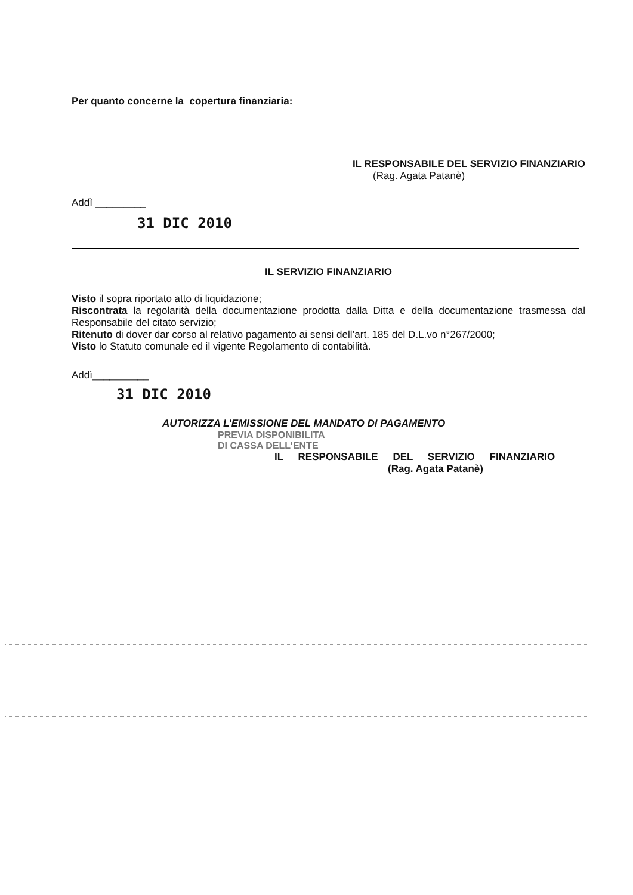Per quanto concerne la copertura finanziaria:
IL RESPONSABILE DEL SERVIZIO FINANZIARIO
(Rag. Agata Patanè)
Addì _________
31 DIC 2010
IL SERVIZIO FINANZIARIO
Visto il sopra riportato atto di liquidazione;
Riscontrata la regolarità della documentazione prodotta dalla Ditta e della documentazione trasmessa dal Responsabile del citato servizio;
Ritenuto di dover dar corso al relativo pagamento ai sensi dell’art. 185 del D.L.vo n°267/2000;
Visto lo Statuto comunale ed il vigente Regolamento di contabilità.
Addì__________
31 DIC 2010
AUTORIZZA L’EMISSIONE DEL MANDATO DI PAGAMENTO
PREVIA DISPONIBILITA
DI CASSA DELL'ENTE
IL RESPONSABILE DEL SERVIZIO FINANZIARIO
(Rag. Agata Patanè)